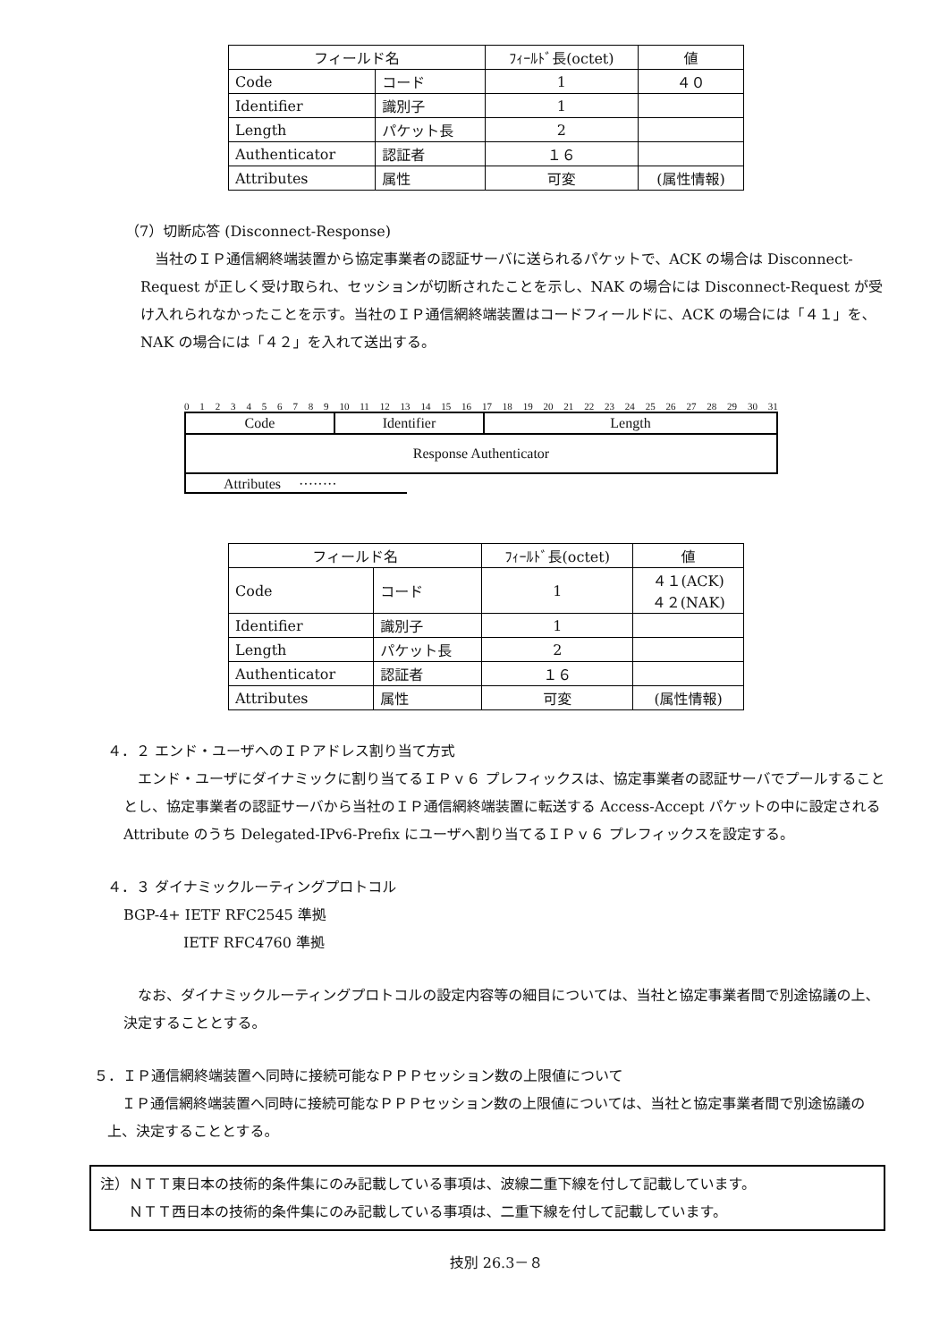| フィールド名 | | ﾌｨｰﾙﾄﾞ長(octet) | 値 |
| Code | コード | 1 | ４０ |
| Identifier | 識別子 | 1 | |
| Length | パケット長 | 2 | |
| Authenticator | 認証者 | １６ | |
| Attributes | 属性 | 可変 | (属性情報) |
（7）切断応答 (Disconnect-Response)
　当社のＩＰ通信網終端装置から協定事業者の認証サーバに送られるパケットで、ACK の場合は Disconnect-Request が正しく受け取られ、セッションが切断されたことを示し、NAK の場合には Disconnect-Request が受け入れられなかったことを示す。当社のＩＰ通信網終端装置はコードフィールドに、ACK の場合には「４１」を、NAK の場合には「４２」を入れて送出する。
0123456789 10 11 12 13 14 15 16 17 18 19 20 21 22 23 24 25 26 27 28 29 30 31
Code Identifier Length
Response Authenticator
Attributes ········
| フィールド名 | | ﾌｨｰﾙﾄﾞ長(octet) | 値 |
| Code | コード | 1 | ４１(ACK) ４２(NAK) |
| Identifier | 識別子 | 1 | |
| Length | パケット長 | 2 | |
| Authenticator | 認証者 | １６ | |
| Attributes | 属性 | 可変 | (属性情報) |
４．２ エンド・ユーザへのＩＰアドレス割り当て方式
　エンド・ユーザにダイナミックに割り当てるＩＰｖ６ プレフィックスは、協定事業者の認証サーバでプールすることとし、協定事業者の認証サーバから当社のＩＰ通信網終端装置に転送する Access-Accept パケットの中に設定される Attribute のうち Delegated-IPv6-Prefix にユーザへ割り当てるＩＰｖ６ プレフィックスを設定する。
４．３ ダイナミックルーティングプロトコル
BGP-4+ IETF RFC2545 準拠
IETF RFC4760 準拠
　なお、ダイナミックルーティングプロトコルの設定内容等の細目については、当社と協定事業者間で別途協議の上、決定することとする。
５．ＩＰ通信網終端装置へ同時に接続可能なＰＰＰセッション数の上限値について
　ＩＰ通信網終端装置へ同時に接続可能なＰＰＰセッション数の上限値については、当社と協定事業者間で別途協議の上、決定することとする。
注）ＮＴＴ東日本の技術的条件集にのみ記載している事項は、波線二重下線を付して記載しています。
　　ＮＴＴ西日本の技術的条件集にのみ記載している事項は、二重下線を付して記載しています。
技別 26.3－８